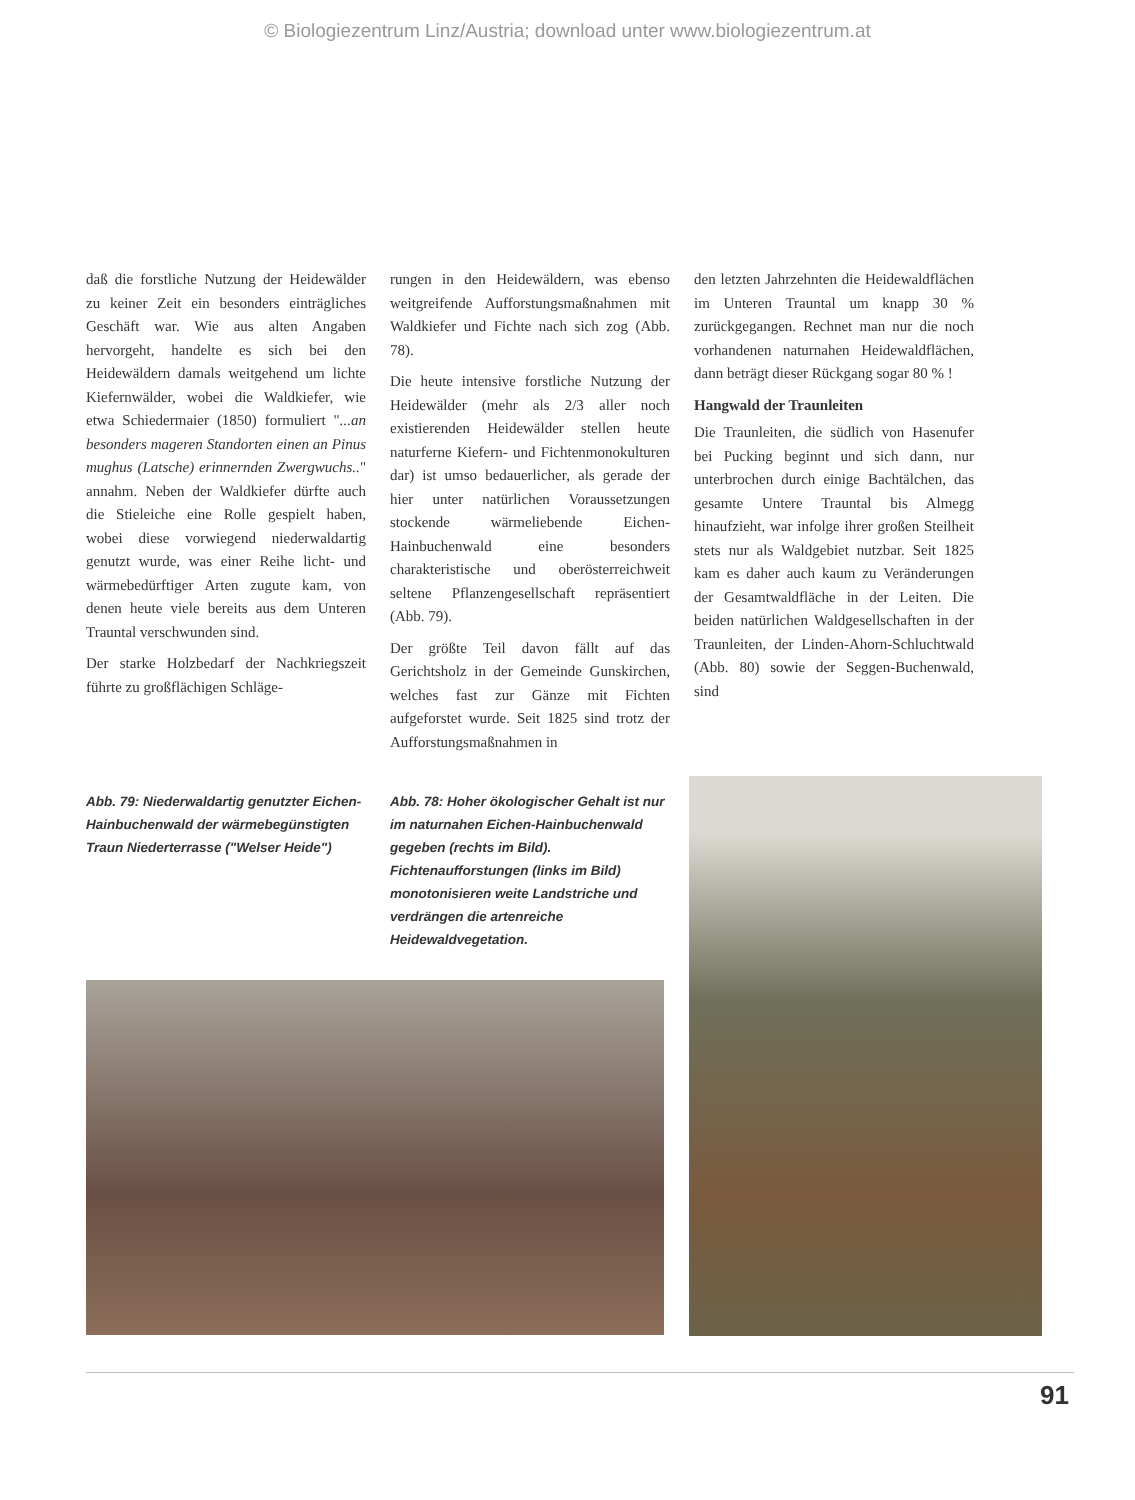© Biologiezentrum Linz/Austria; download unter www.biologiezentrum.at
daß die forstliche Nutzung der Heidewälder zu keiner Zeit ein besonders einträgliches Geschäft war. Wie aus alten Angaben hervorgeht, handelte es sich bei den Heidewäldern damals weitgehend um lichte Kiefernwälder, wobei die Waldkiefer, wie etwa Schiedermaier (1850) formuliert "...an besonders mageren Standorten einen an Pinus mughus (Latsche) erinnernden Zwergwuchs.." annahm. Neben der Waldkiefer dürfte auch die Stieleiche eine Rolle gespielt haben, wobei diese vorwiegend niederwaldartig genutzt wurde, was einer Reihe licht- und wärmebedürftiger Arten zugute kam, von denen heute viele bereits aus dem Unteren Trauntal verschwunden sind.
Der starke Holzbedarf der Nachkriegszeit führte zu großflächigen Schläge-
rungen in den Heidewäldern, was ebenso weitgreifende Aufforstungsmaßnahmen mit Waldkiefer und Fichte nach sich zog (Abb. 78).
Die heute intensive forstliche Nutzung der Heidewälder (mehr als 2/3 aller noch existierenden Heidewälder stellen heute naturferne Kiefern- und Fichtenmonokulturen dar) ist umso bedauerlicher, als gerade der hier unter natürlichen Voraussetzungen stockende wärmeliebende Eichen-Hainbuchenwald eine besonders charakteristische und oberösterreichweit seltene Pflanzengesellschaft repräsentiert (Abb. 79).
Der größte Teil davon fällt auf das Gerichtsholz in der Gemeinde Gunskirchen, welches fast zur Gänze mit Fichten aufgeforstet wurde. Seit 1825 sind trotz der Aufforstungsmaßnahmen in
den letzten Jahrzehnten die Heidewaldflächen im Unteren Trauntal um knapp 30 % zurückgegangen. Rechnet man nur die noch vorhandenen naturnahen Heidewaldflächen, dann beträgt dieser Rückgang sogar 80 % !
Hangwald der Traunleiten
Die Traunleiten, die südlich von Hasenufer bei Pucking beginnt und sich dann, nur unterbrochen durch einige Bachtälchen, das gesamte Untere Trauntal bis Almegg hinaufzieht, war infolge ihrer großen Steilheit stets nur als Waldgebiet nutzbar. Seit 1825 kam es daher auch kaum zu Veränderungen der Gesamtwaldfläche in der Leiten. Die beiden natürlichen Waldgesellschaften in der Traunleiten, der Linden-Ahorn-Schluchtwald (Abb. 80) sowie der Seggen-Buchenwald, sind
Abb. 79: Niederwaldartig genutzter Eichen-Hainbuchenwald der wärmebegünstigten Traun Niederterrasse ("Welser Heide")
Abb. 78: Hoher ökologischer Gehalt ist nur im naturnahen Eichen-Hainbuchenwald gegeben (rechts im Bild). Fichtenaufforstungen (links im Bild) monotonisieren weite Landstriche und verdrängen die artenreiche Heidewaldvegetation.
91